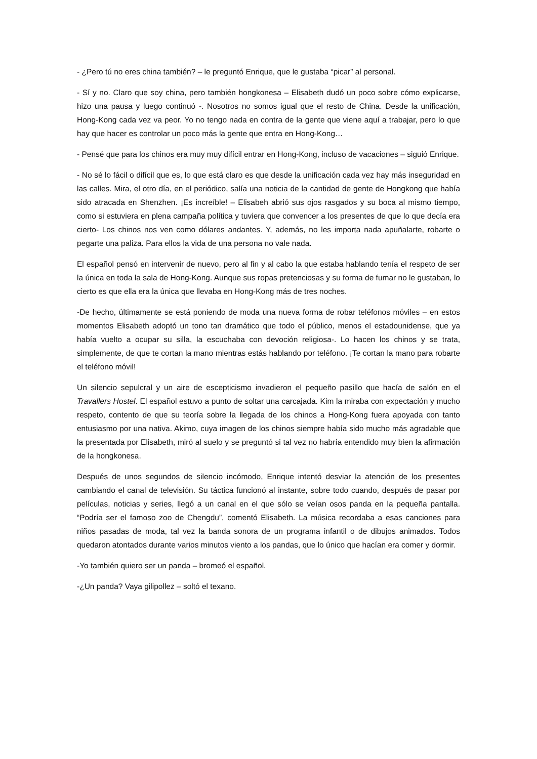- ¿Pero tú no eres china también? – le preguntó Enrique, que le gustaba “picar” al personal.
- Sí y no. Claro que soy china, pero también hongkonesa – Elisabeth dudó un poco sobre cómo explicarse, hizo una pausa y luego continuó -. Nosotros no somos igual que el resto de China. Desde la unificación, Hong-Kong cada vez va peor. Yo no tengo nada en contra de la gente que viene aquí a trabajar, pero lo que hay que hacer es controlar un poco más la gente que entra en Hong-Kong…
- Pensé que para los chinos era muy muy difícil entrar en Hong-Kong, incluso de vacaciones – siguió Enrique.
- No sé lo fácil o difícil que es, lo que está claro es que desde la unificación cada vez hay más inseguridad en las calles. Mira, el otro día, en el periódico, salía una noticia de la cantidad de gente de Hongkong que había sido atracada en Shenzhen. ¡Es increíble! – Elisabeh abrió sus ojos rasgados y su boca al mismo tiempo, como si estuviera en plena campaña política y tuviera que convencer a los presentes de que lo que decía era cierto- Los chinos nos ven como dólares andantes. Y, además, no les importa nada apuñalarte, robarte o pegarte una paliza. Para ellos la vida de una persona no vale nada.
El español pensó en intervenir de nuevo, pero al fin y al cabo la que estaba hablando tenía el respeto de ser la única en toda la sala de Hong-Kong. Aunque sus ropas pretenciosas y su forma de fumar no le gustaban, lo cierto es que ella era la única que llevaba en Hong-Kong más de tres noches.
-De hecho, últimamente se está poniendo de moda una nueva forma de robar teléfonos móviles – en estos momentos Elisabeth adoptó un tono tan dramático que todo el público, menos el estadounidense, que ya había vuelto a ocupar su silla, la escuchaba con devoción religiosa-. Lo hacen los chinos y se trata, simplemente, de que te cortan la mano mientras estás hablando por teléfono. ¡Te cortan la mano para robarte el teléfono móvil!
Un silencio sepulcral y un aire de escepticismo invadieron el pequeño pasillo que hacía de salón en el Travallers Hostel. El español estuvo a punto de soltar una carcajada. Kim la miraba con expectación y mucho respeto, contento de que su teoría sobre la llegada de los chinos a Hong-Kong fuera apoyada con tanto entusiasmo por una nativa. Akimo, cuya imagen de los chinos siempre había sido mucho más agradable que la presentada por Elisabeth, miró al suelo y se preguntó si tal vez no habría entendido muy bien la afirmación de la hongkonesa.
Después de unos segundos de silencio incómodo, Enrique intentó desviar la atención de los presentes cambiando el canal de televisión. Su táctica funcionó al instante, sobre todo cuando, después de pasar por películas, noticias y series, llegó a un canal en el que sólo se veían osos panda en la pequeña pantalla. “Podría ser el famoso zoo de Chengdu”, comentó Elisabeth. La música recordaba a esas canciones para niños pasadas de moda, tal vez la banda sonora de un programa infantil o de dibujos animados. Todos quedaron atontados durante varios minutos viento a los pandas, que lo único que hacían era comer y dormir.
-Yo también quiero ser un panda – bromeó el español.
-¿Un panda? Vaya gilipollez – soltó el texano.